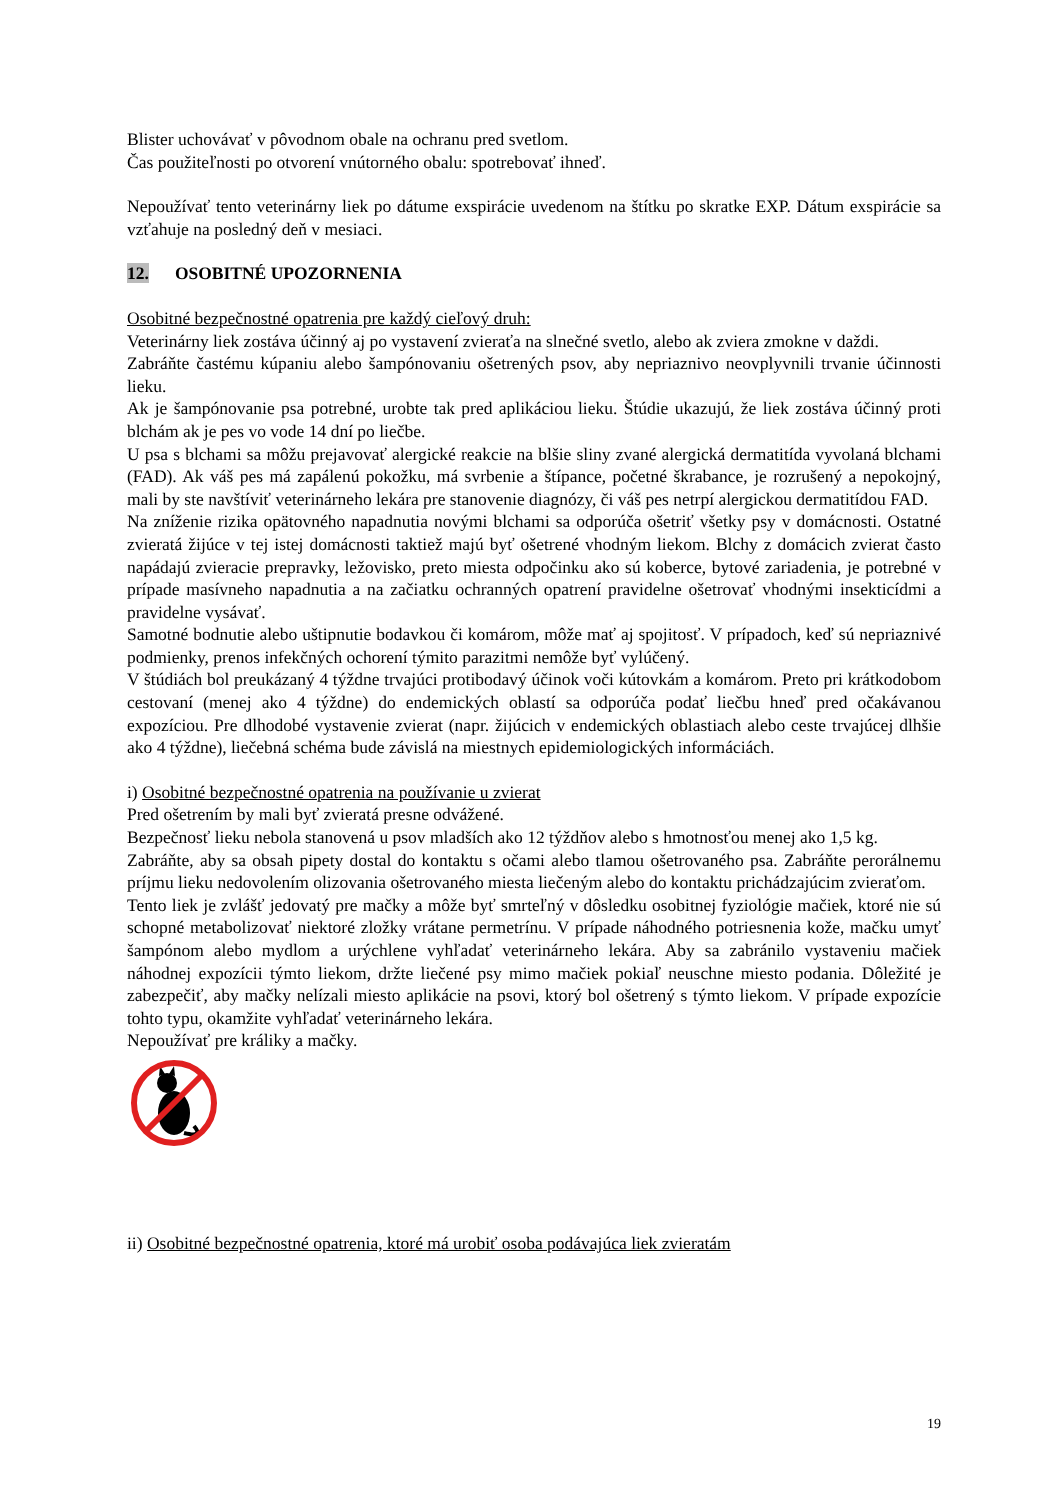Blister uchovávať v pôvodnom obale na ochranu pred svetlom.
Čas použiteľnosti po otvorení vnútorného obalu: spotrebovať ihneď.
Nepoužívať tento veterinárny liek po dátume exspirácie uvedenom na štítku po skratke EXP. Dátum exspirácie sa vzťahuje na posledný deň v mesiaci.
12. OSOBITNÉ UPOZORNENIA
Osobitné bezpečnostné opatrenia pre každý cieľový druh:
Veterinárny liek zostáva účinný aj po vystavení zvieraťa na slnečné svetlo, alebo ak zviera zmokne v daždi.
Zabráňte častému kúpaniu alebo šampónovaniu ošetrených psov, aby nepriaznivo neovplyvnili trvanie účinnosti lieku.
Ak je šampónovanie psa potrebné, urobte tak pred aplikáciou lieku. Štúdie ukazujú, že liek zostáva účinný proti blchám ak je pes vo vode 14 dní po liečbe.
U psa s blchami sa môžu prejavovať alergické reakcie na blšie sliny zvané alergická dermatitída vyvolaná blchami (FAD). Ak váš pes má zapálenú pokožku, má svrbenie a štípance, početné škrabance, je rozrušený a nepokojný, mali by ste navštíviť veterinárneho lekára pre stanovenie diagnózy, či váš pes netrpí alergickou dermatitídou FAD.
Na zníženie rizika opätovného napadnutia novými blchami sa odporúča ošetriť všetky psy v domácnosti. Ostatné zvieratá žijúce v tej istej domácnosti taktiež majú byť ošetrené vhodným liekom. Blchy z domácich zvierat často napádajú zvieracie prepravky, ležovisko, preto miesta odpočinku ako sú koberce, bytové zariadenia, je potrebné v prípade masívneho napadnutia a na začiatku ochranných opatrení pravidelne ošetrovať vhodnými insekticídmi a pravidelne vysávať.
Samotné bodnutie alebo uštipnutie bodavkou či komárom, môže mať aj spojitosť. V prípadoch, keď sú nepriaznivé podmienky, prenos infekčných ochorení týmito parazitmi nemôže byť vylúčený.
V štúdiách bol preukázaný 4 týždne trvajúci protibodavý účinok voči kútovkám a komárom. Preto pri krátkodobom cestovaní (menej ako 4 týždne) do endemických oblastí sa odporúča podať liečbu hneď pred očakávanou expozíciou. Pre dlhodobé vystavenie zvierat (napr. žijúcich v endemických oblastiach alebo ceste trvajúcej dlhšie ako 4 týždne), liečebná schéma bude závislá na miestnych epidemiologických informáciách.
i) Osobitné bezpečnostné opatrenia na používanie u zvierat
Pred ošetrením by mali byť zvieratá presne odvážené.
Bezpečnosť lieku nebola stanovená u psov mladších ako 12 týždňov alebo s hmotnosťou menej ako 1,5 kg.
Zabráňte, aby sa obsah pipety dostal do kontaktu s očami alebo tlamou ošetrovaného psa. Zabráňte perorálnemu príjmu lieku nedovolením olizovania ošetrovaného miesta liečeným alebo do kontaktu prichádzajúcim zvieraťom.
Tento liek je zvlášť jedovatý pre mačky a môže byť smrteľný v dôsledku osobitnej fyziológie mačiek, ktoré nie sú schopné metabolizovať niektoré zložky vrátane permetrínu. V prípade náhodného potriesnenia kože, mačku umyť šampónom alebo mydlom a urýchlene vyhľadať veterinárneho lekára. Aby sa zabránilo vystaveniu mačiek náhodnej expozícii týmto liekom, držte liečené psy mimo mačiek pokiaľ neuschne miesto podania. Dôležité je zabezpečiť, aby mačky nelízali miesto aplikácie na psovi, ktorý bol ošetrený s týmto liekom. V prípade expozície tohto typu, okamžite vyhľadať veterinárneho lekára.
Nepoužívať pre králiky a mačky.
ii) Osobitné bezpečnostné opatrenia, ktoré má urobiť osoba podávajúca liek zvieratám
19